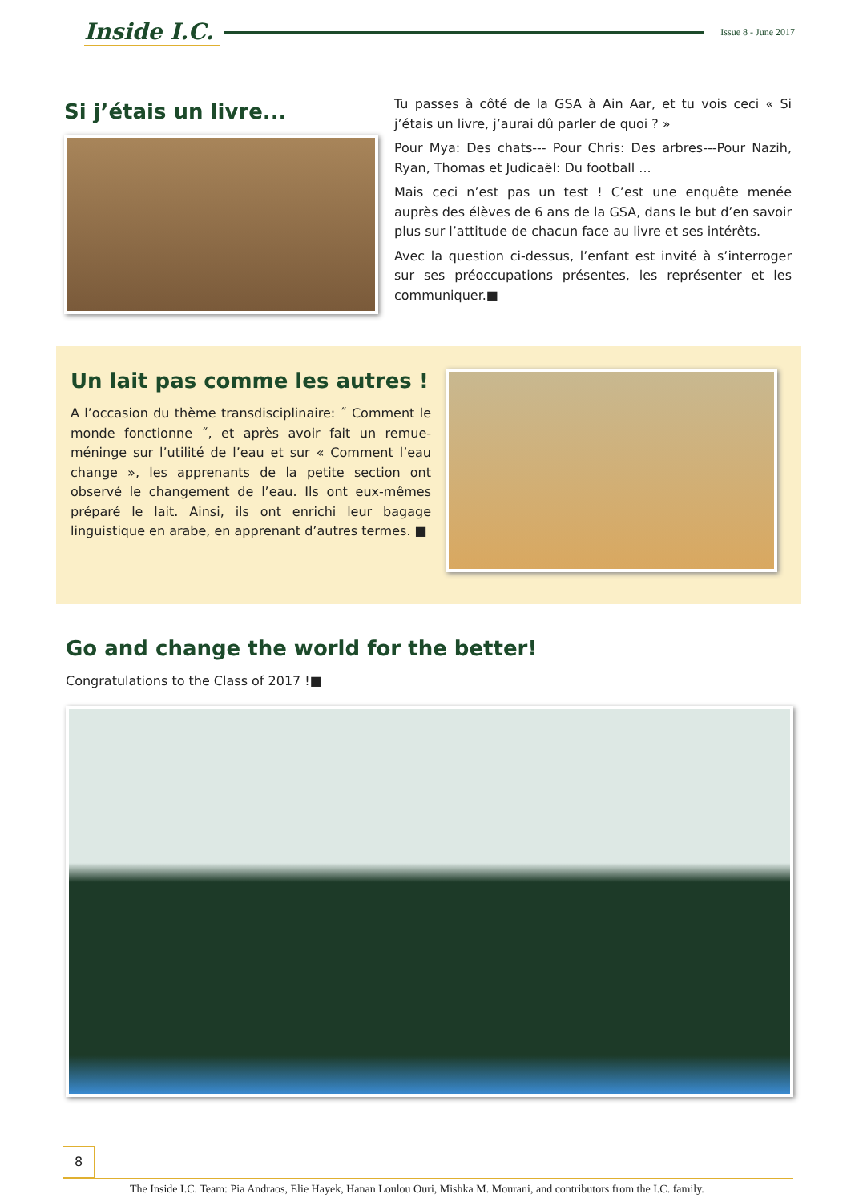Inside I.C. Issue 8 - June 2017
Si j’étais un livre...
Tu passes à côté de la GSA à Ain Aar, et tu vois ceci « Si j’étais un livre, j’aurai dû parler de quoi ? »
Pour Mya: Des chats--- Pour Chris: Des arbres---Pour Nazih, Ryan, Thomas et Judicaël: Du football ...
Mais ceci n’est pas un test ! C’est une enquête menée auprès des élèves de 6 ans de la GSA, dans le but d’en savoir plus sur l’attitude de chacun face au livre et ses intérêts.
Avec la question ci-dessus, l’enfant est invité à s’interroger sur ses préoccupations présentes, les représenter et les communiquer.■
Un lait pas comme les autres !
A l’occasion du thème transdisciplinaire: ˝ Comment le monde fonctionne ˝, et après avoir fait un remue-méninge sur l’utilité de l’eau et sur « Comment l’eau change », les apprenants de la petite section ont observé le changement de l’eau. Ils ont eux-mêmes préparé le lait. Ainsi, ils ont enrichi leur bagage linguistique en arabe, en apprenant d’autres termes. ■
Go and change the world for the better!
Congratulations to the Class of 2017 !■
8 The Inside I.C. Team: Pia Andraos, Elie Hayek, Hanan Loulou Ouri, Mishka M. Mourani, and contributors from the I.C. family.